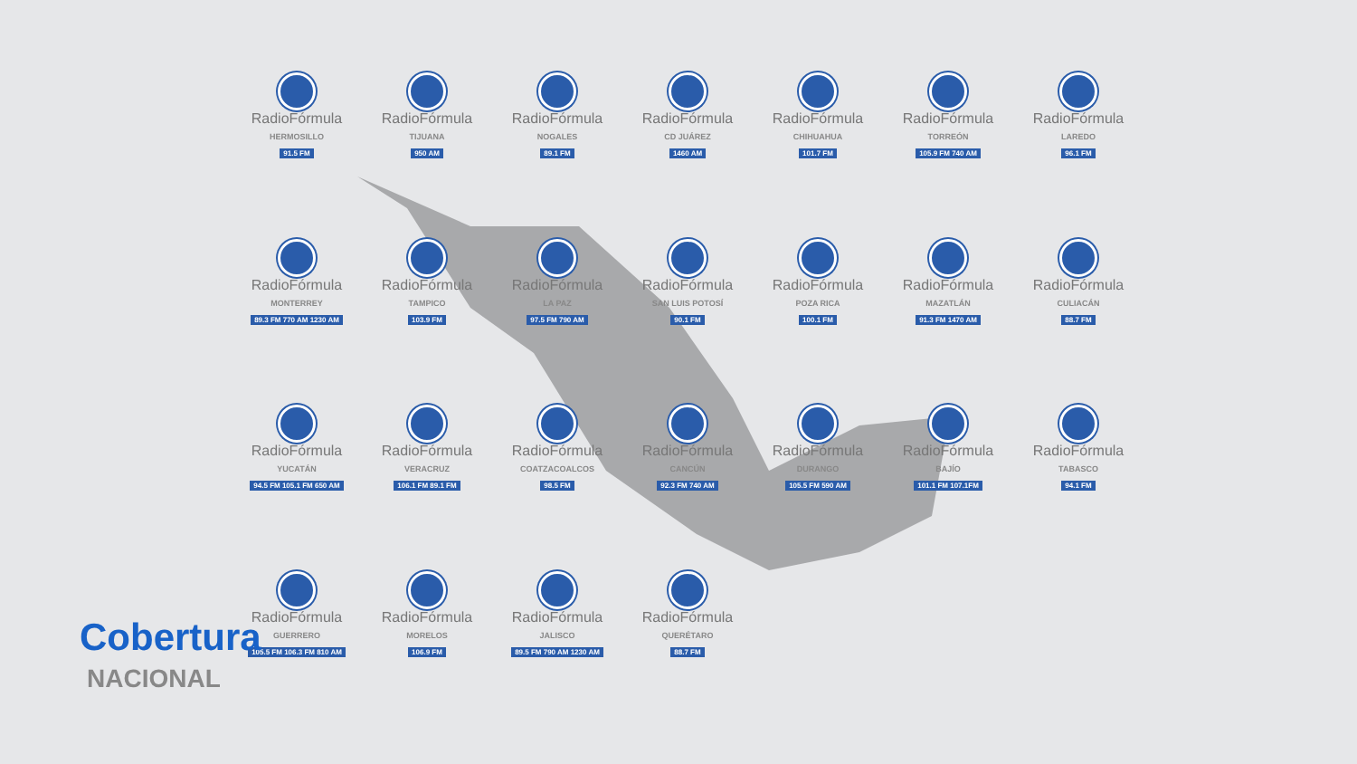RadioFórmula
HERMOSILLO
91.5 FM
RadioFórmula
TIJUANA
950 AM
RadioFórmula
NOGALES
89.1 FM
RadioFórmula
CD JUÁREZ
1460 AM
RadioFórmula
CHIHUAHUA
101.7 FM
RadioFórmula
TORREÓN
105.9 FM 740 AM
RadioFórmula
LAREDO
96.1 FM
RadioFórmula
MONTERREY
89.3 FM 770 AM 1230 AM
RadioFórmula
TAMPICO
103.9 FM
RadioFórmula
LA PAZ
97.5 FM 790 AM
RadioFórmula
SAN LUIS POTOSÍ
90.1 FM
RadioFórmula
POZA RICA
100.1 FM
RadioFórmula
MAZATLÁN
91.3 FM 1470 AM
RadioFórmula
CULIACÁN
88.7 FM
RadioFórmula
YUCATÁN
94.5 FM 105.1 FM 650 AM
RadioFórmula
VERACRUZ
106.1 FM 89.1 FM
RadioFórmula
COATZACOALCOS
98.5 FM
RadioFórmula
CANCÚN
92.3 FM 740 AM
RadioFórmula
DURANGO
105.5 FM 590 AM
RadioFórmula
BAJÍO
101.1 FM 107.1FM
RadioFórmula
TABASCO
94.1 FM
RadioFórmula
GUERRERO
105.5 FM 106.3 FM 810 AM
RadioFórmula
MORELOS
106.9 FM
RadioFórmula
JALISCO
89.5 FM 790 AM 1230 AM
RadioFórmula
QUERÉTARO
88.7 FM
Cobertura
NACIONAL